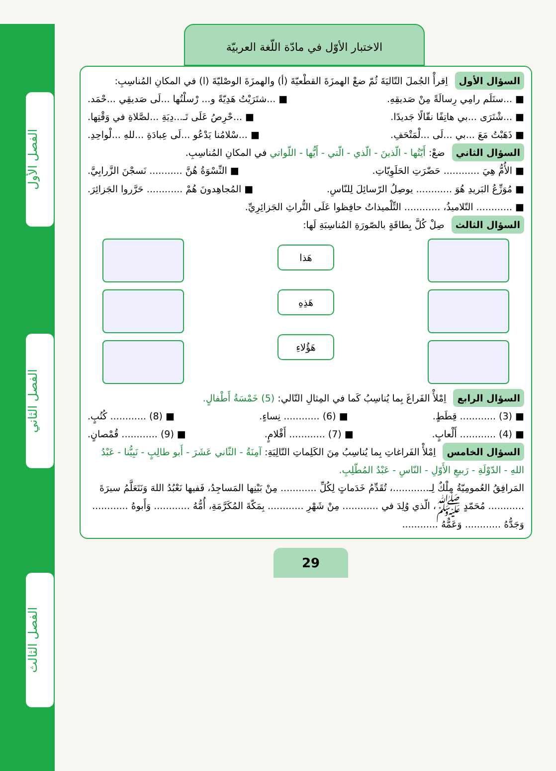الفصل الأول
الفصل الثاني
الفصل الثالث
الاختبار الأوّل في مادّة اللّغة العربيّة
السؤال الأول اِقرأْ الجُملَ التّاليَةَ ثُمّ ضعْ الهمزَةَ القطْعيّةَ (أ) والهمزَةَ الوصْليّةَ (ا) في المكانِ المُناسِبِ:
■ ...ستَلَم رامِي رِسالَةً مِنْ صَديقِهِ. ■ ...شتَرَيْتُ هَدِيّةً و... رْسلْتُها ...لَى صَديقِي ...حْمَد.
■ ...شْتَرَى ...بي هاتِفًا نقّالًا جَديدًا. ■ ...حْرِصُ عَلَى تَـ...دِيَةِ ...لصَّلاةِ في وَقْتِها.
■ ذَهَبْتُ مَعَ ...بي ...لَى ...لْمَتْحَفِ. ■ ...سْلامُنا يَدْعُو ...لَى عِبادَةِ ...للهِ ...لْواحِدِ.
السؤال الثاني ضعْ: أَيّتُها - الّذينَ - الّذي - الّتي - أَيُّها - اللّواتي في المكانِ المُناسِبِ.
■ الأُمُّ هِيَ ............ حَضّرَتِ الحَلَوِيّاتِ. ■ النِّسْوَةُ هُنَّ ........... نَسجْنَ الزَّرابِيَّ.
■ مُوَزِّعُ البَريدِ هُوَ ............ يوصِلُ الرّسائِلَ لِلنّاسِ. ■ المُجاهِدونَ هُمْ ............ حَرَّروا الجَزائِرَ.
■ ............ التّلاميذُ، ............ التِّلْميذاتُ حافِظوا عَلَى التُّراثِ الجَزائِرِيِّ.
السؤال الثالث صِلْ كُلَّ بِطاقَةٍ بالصّورَةِ المُناسِبَةِ لَها:
هَذا
هَذِهِ
هَؤُلاءِ
السؤال الرابع اِمْلأْ الفَراغَ بِما يُناسِبُ كَما في المِثالِ التّالي: (5) خَمْسَةُ أَطْفالٍ.
■ (3) ............ قِطَطٍ. ■ (6) ............ نِساءٍ. ■ (8) ............ كُتُبٍ.
■ (4) ............ أَلْعابٍ. ■ (7) ............ أَقْلامٍ. ■ (9) ............ قُمْصانٍ.
السؤال الخامس اِمْلأْ الفَراغاتِ بِما يُناسِبُ مِنَ الكَلِماتِ التّالِيَةِ: آمِنَةُ - الثّاني عَشَرَ - أَبو طالِبٍ - نَبِيُّنا - عَبْدُ اللهِ - الدّوْلَةِ - رَبيعِ الأَوّلِ - النّاسِ - عَبْدُ المُطّلِبِ.
المَرافِقُ العُمومِيّةُ مِلْكٌ لِـ............، تُقَدِّمُ خَدَماتٍ لِكُلِّ ............ مِنْ بَيْنِها المَساجِدُ، فَفيها نَعْبُدُ اللهَ وَنَتَعَلَّمُ سيرَةَ ............ مُحَمّدٍ ﷺ، الّذي وُلِدَ في ............ مِنْ شَهْرِ ............ بِمَكّةَ المُكَرَّمَةِ، أُمُّهُ ............ وَأَبوهُ ............ وَجَدُّهُ ............ وَعَمُّهُ ............
29